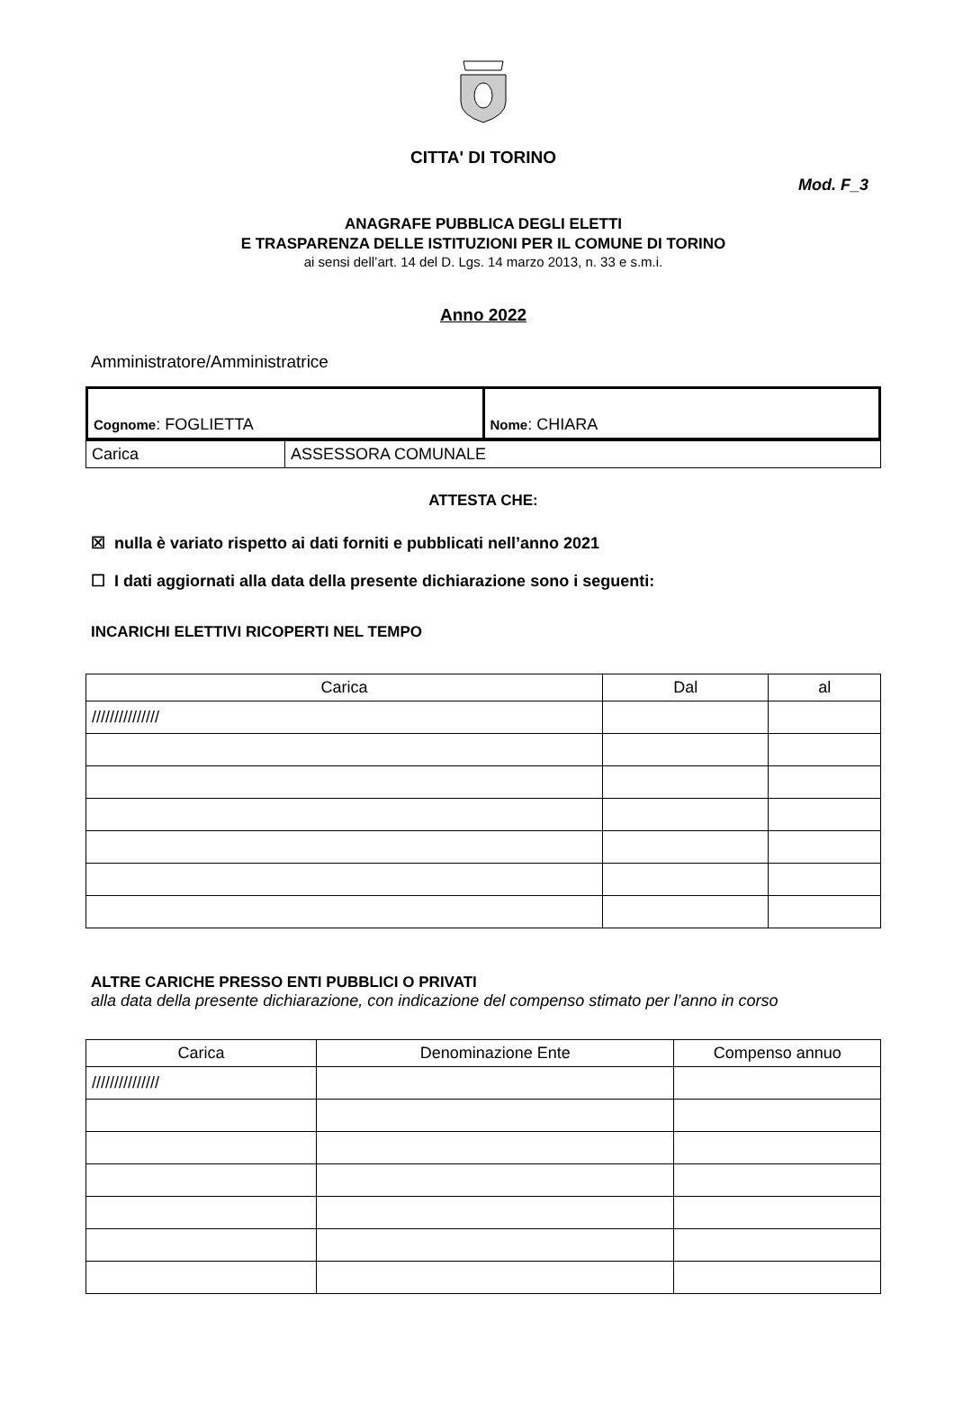Mod. F_3
CITTA' DI TORINO
ANAGRAFE PUBBLICA DEGLI ELETTI
E TRASPARENZA DELLE ISTITUZIONI PER IL COMUNE DI TORINO
ai sensi dell’art. 14 del D. Lgs. 14 marzo 2013, n. 33 e s.m.i.
Anno 2022
Amministratore/Amministratrice
| Cognome : FOGLIETTA | Nome : CHIARA |
| Carica | ASSESSORA COMUNALE |
ATTESTA CHE:
☒ nulla è variato rispetto ai dati forniti e pubblicati nell’anno 2021
☐ I dati aggiornati alla data della presente dichiarazione sono i seguenti:
INCARICHI ELETTIVI RICOPERTI NEL TEMPO
| Carica | Dal | al |
| --- | --- | --- |
| /////////////// | | |
ALTRE CARICHE PRESSO ENTI PUBBLICI O PRIVATI
alla data della presente dichiarazione, con indicazione del compenso stimato per l’anno in corso
| Carica | Denominazione Ente | Compenso annuo |
| --- | --- | --- |
| /////////////// | | |